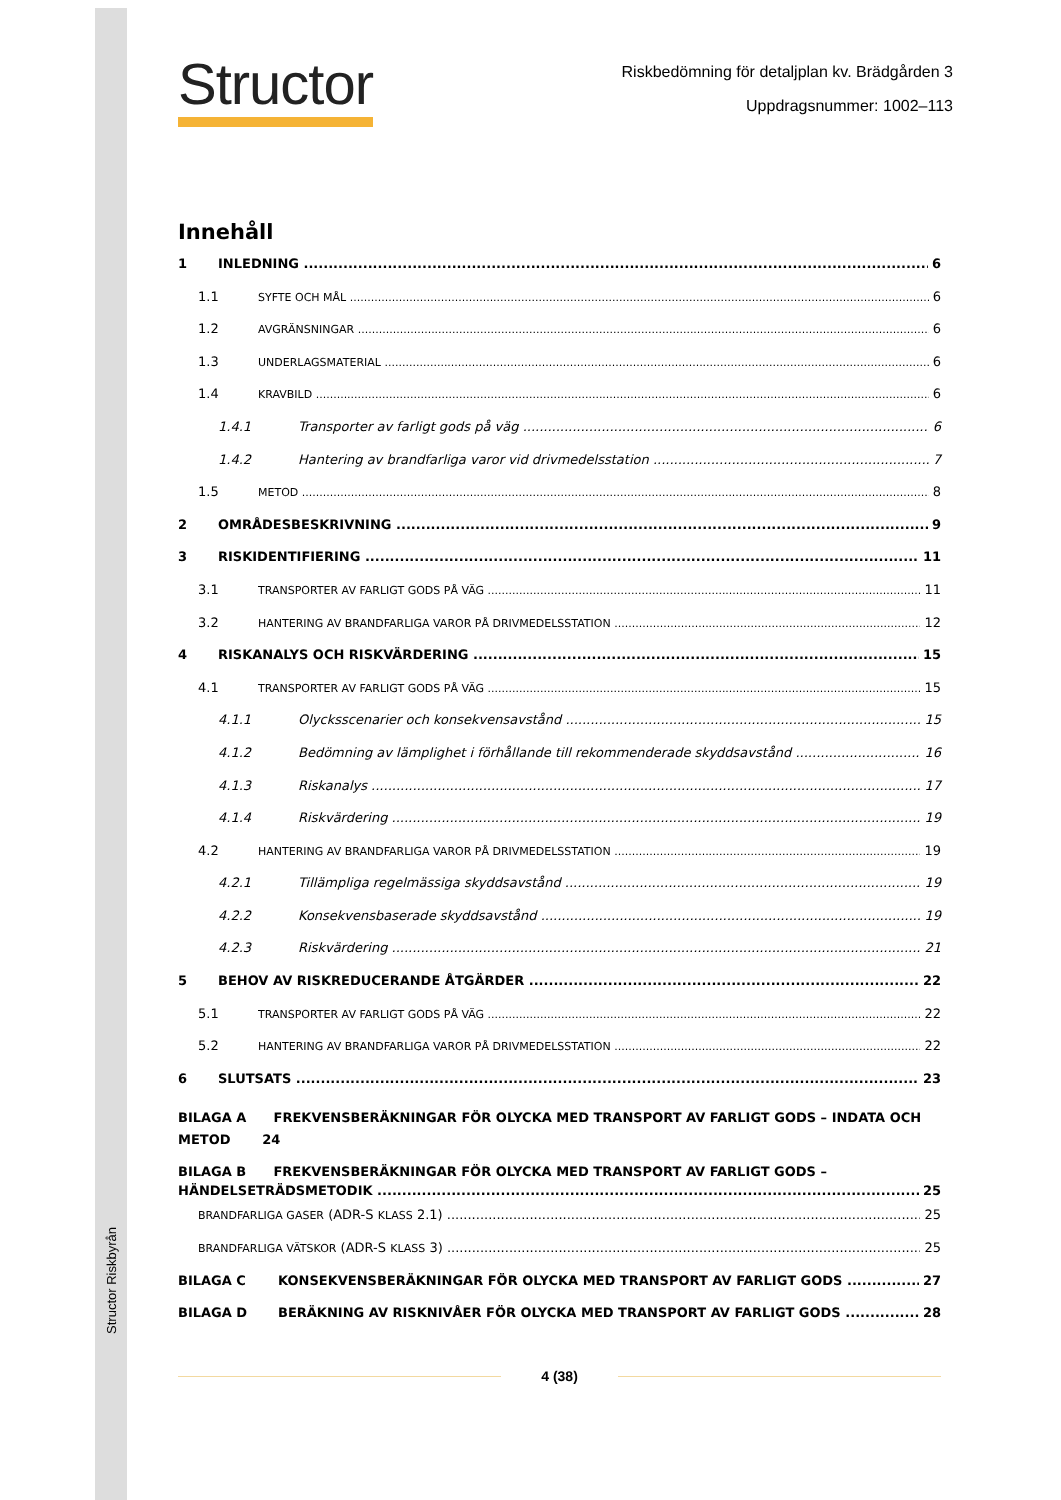Structor Riskbyrån
Structor
Riskbedömning för detaljplan kv. Brädgården 3
Uppdragsnummer: 1002–113
Innehåll
1 INLEDNING 6
1.1 SYFTE OCH MÅL 6
1.2 AVGRÄNSNINGAR 6
1.3 UNDERLAGSMATERIAL 6
1.4 KRAVBILD 6
1.4.1 Transporter av farligt gods på väg 6
1.4.2 Hantering av brandfarliga varor vid drivmedelsstation 7
1.5 METOD 8
2 OMRÅDESBESKRIVNING 9
3 RISKIDENTIFIERING 11
3.1 TRANSPORTER AV FARLIGT GODS PÅ VÄG 11
3.2 HANTERING AV BRANDFARLIGA VAROR PÅ DRIVMEDELSSTATION 12
4 RISKANALYS OCH RISKVÄRDERING 15
4.1 TRANSPORTER AV FARLIGT GODS PÅ VÄG 15
4.1.1 Olycksscenarier och konsekvensavstånd 15
4.1.2 Bedömning av lämplighet i förhållande till rekommenderade skyddsavstånd 16
4.1.3 Riskanalys 17
4.1.4 Riskvärdering 19
4.2 HANTERING AV BRANDFARLIGA VAROR PÅ DRIVMEDELSSTATION 19
4.2.1 Tillämpliga regelmässiga skyddsavstånd 19
4.2.2 Konsekvensbaserade skyddsavstånd 19
4.2.3 Riskvärdering 21
5 BEHOV AV RISKREDUCERANDE ÅTGÄRDER 22
5.1 TRANSPORTER AV FARLIGT GODS PÅ VÄG 22
5.2 HANTERING AV BRANDFARLIGA VAROR PÅ DRIVMEDELSSTATION 22
6 SLUTSATS 23
BILAGA A FREKVENSBERÄKNINGAR FÖR OLYCKA MED TRANSPORT AV FARLIGT GODS – INDATA OCH METOD 24
BILAGA B FREKVENSBERÄKNINGAR FÖR OLYCKA MED TRANSPORT AV FARLIGT GODS –
HÄNDELSETRÄDSMETODIK 25
BRANDFARLIGA GASER (ADR-S KLASS 2.1) 25
BRANDFARLIGA VÄTSKOR (ADR-S KLASS 3) 25
BILAGA C KONSEKVENSBERÄKNINGAR FÖR OLYCKA MED TRANSPORT AV FARLIGT GODS 27
BILAGA D BERÄKNING AV RISKNIVÅER FÖR OLYCKA MED TRANSPORT AV FARLIGT GODS 28
4 (38)